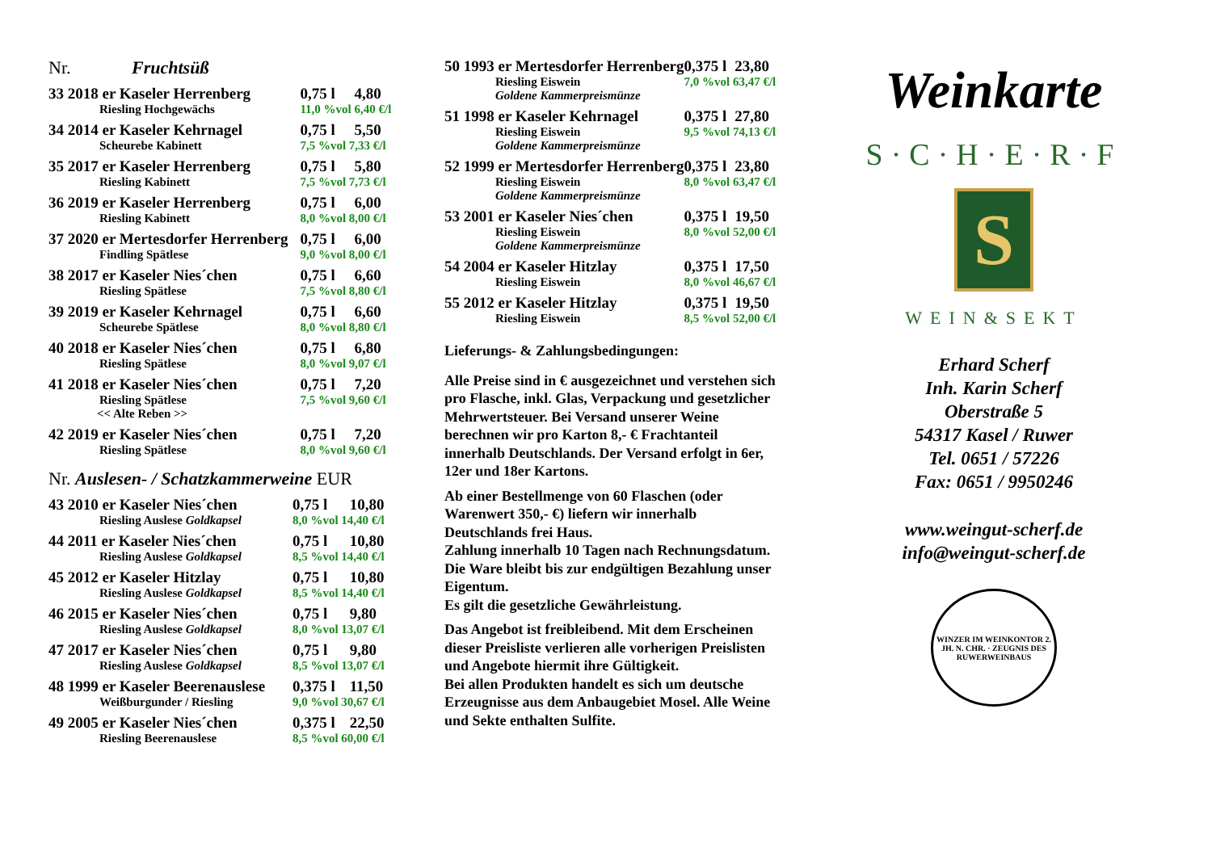Nr. Fruchtsüß
| 33 2018 er Kaseler Herrenberg | 0,75 l | 4,80 |
| Riesling Hochgewächs | 11,0 %vol 6,40 €/l | |
| 34 2014 er Kaseler Kehrnagel | 0,75 l | 5,50 |
| Scheurebe Kabinett | 7,5 %vol 7,33 €/l | |
| 35 2017 er Kaseler Herrenberg | 0,75 l | 5,80 |
| Riesling Kabinett | 7,5 %vol 7,73 €/l | |
| 36 2019 er Kaseler Herrenberg | 0,75 l | 6,00 |
| Riesling Kabinett | 8,0 %vol 8,00 €/l | |
| 37 2020 er Mertesdorfer Herrenberg | 0,75 l | 6,00 |
| Findling Spätlese | 9,0 %vol 8,00 €/l | |
| 38 2017 er Kaseler Nies´chen | 0,75 l | 6,60 |
| Riesling Spätlese | 7,5 %vol 8,80 €/l | |
| 39 2019 er Kaseler Kehrnagel | 0,75 l | 6,60 |
| Scheurebe Spätlese | 8,0 %vol 8,80 €/l | |
| 40 2018 er Kaseler Nies´chen | 0,75 l | 6,80 |
| Riesling Spätlese | 8,0 %vol 9,07 €/l | |
| 41 2018 er Kaseler Nies´chen | 0,75 l | 7,20 |
| Riesling Spätlese | 7,5 %vol 9,60 €/l | |
| << Alte Reben >> | | |
| 42 2019 er Kaseler Nies´chen | 0,75 l | 7,20 |
| Riesling Spätlese | 8,0 %vol 9,60 €/l | |
Nr. Auslesen- / Schatzkammerweine EUR
| 43 2010 er Kaseler Nies´chen | 0,75 l | 10,80 |
| Riesling Auslese Goldkapsel | 8,0 %vol 14,40 €/l | |
| 44 2011 er Kaseler Nies´chen | 0,75 l | 10,80 |
| Riesling Auslese Goldkapsel | 8,5 %vol 14,40 €/l | |
| 45 2012 er Kaseler Hitzlay | 0,75 l | 10,80 |
| Riesling Auslese Goldkapsel | 8,5 %vol 14,40 €/l | |
| 46 2015 er Kaseler Nies´chen | 0,75 l | 9,80 |
| Riesling Auslese Goldkapsel | 8,0 %vol 13,07 €/l | |
| 47 2017 er Kaseler Nies´chen | 0,75 l | 9,80 |
| Riesling Auslese Goldkapsel | 8,5 %vol 13,07 €/l | |
| 48 1999 er Kaseler Beerenauslese | 0,375 l | 11,50 |
| Weißburgunder / Riesling | 9,0 %vol 30,67 €/l | |
| 49 2005 er Kaseler Nies´chen | 0,375 l | 22,50 |
| Riesling Beerenauslese | 8,5 %vol 60,00 €/l | |
| 50 1993 er Mertesdorfer Herrenberg | 0,375 l | 23,80 |
| Riesling Eiswein | 7,0 %vol 63,47 €/l | |
| Goldene Kammerpreismünze | | |
| 51 1998 er Kaseler Kehrnagel | 0,375 l | 27,80 |
| Riesling Eiswein | 9,5 %vol 74,13 €/l | |
| Goldene Kammerpreismünze | | |
| 52 1999 er Mertesdorfer Herrenberg | 0,375 l | 23,80 |
| Riesling Eiswein | 8,0 %vol 63,47 €/l | |
| Goldene Kammerpreismünze | | |
| 53 2001 er Kaseler Nies´chen | 0,375 l | 19,50 |
| Riesling Eiswein | 8,0 %vol 52,00 €/l | |
| Goldene Kammerpreismünze | | |
| 54 2004 er Kaseler Hitzlay | 0,375 l | 17,50 |
| Riesling Eiswein | 8,0 %vol 46,67 €/l | |
| 55 2012 er Kaseler Hitzlay | 0,375 l | 19,50 |
| Riesling Eiswein | 8,5 %vol 52,00 €/l | |
Lieferungs- & Zahlungsbedingungen:
Alle Preise sind in € ausgezeichnet und verstehen sich pro Flasche, inkl. Glas, Verpackung und gesetzlicher Mehrwertsteuer. Bei Versand unserer Weine berechnen wir pro Karton 8,- € Frachtanteil innerhalb Deutschlands. Der Versand erfolgt in 6er, 12er und 18er Kartons.
Ab einer Bestellmenge von 60 Flaschen (oder Warenwert 350,- €) liefern wir innerhalb Deutschlands frei Haus.
Zahlung innerhalb 10 Tagen nach Rechnungsdatum. Die Ware bleibt bis zur endgültigen Bezahlung unser Eigentum.
Es gilt die gesetzliche Gewährleistung.
Das Angebot ist freibleibend. Mit dem Erscheinen dieser Preisliste verlieren alle vorherigen Preislisten und Angebote hiermit ihre Gültigkeit.
Bei allen Produkten handelt es sich um deutsche Erzeugnisse aus dem Anbaugebiet Mosel. Alle Weine und Sekte enthalten Sulfite.
Weinkarte
S·C·H·E·R·F
S
WEIN&SEKT
Erhard Scherf
Inh. Karin Scherf
Oberstraße 5
54317 Kasel / Ruwer
Tel. 0651 / 57226
Fax: 0651 / 9950246
www.weingut-scherf.de
info@weingut-scherf.de
WINZER IM WEINKONTOR 2. JH. N. CHR. · ZEUGNIS DES RUWERWEINBAUS